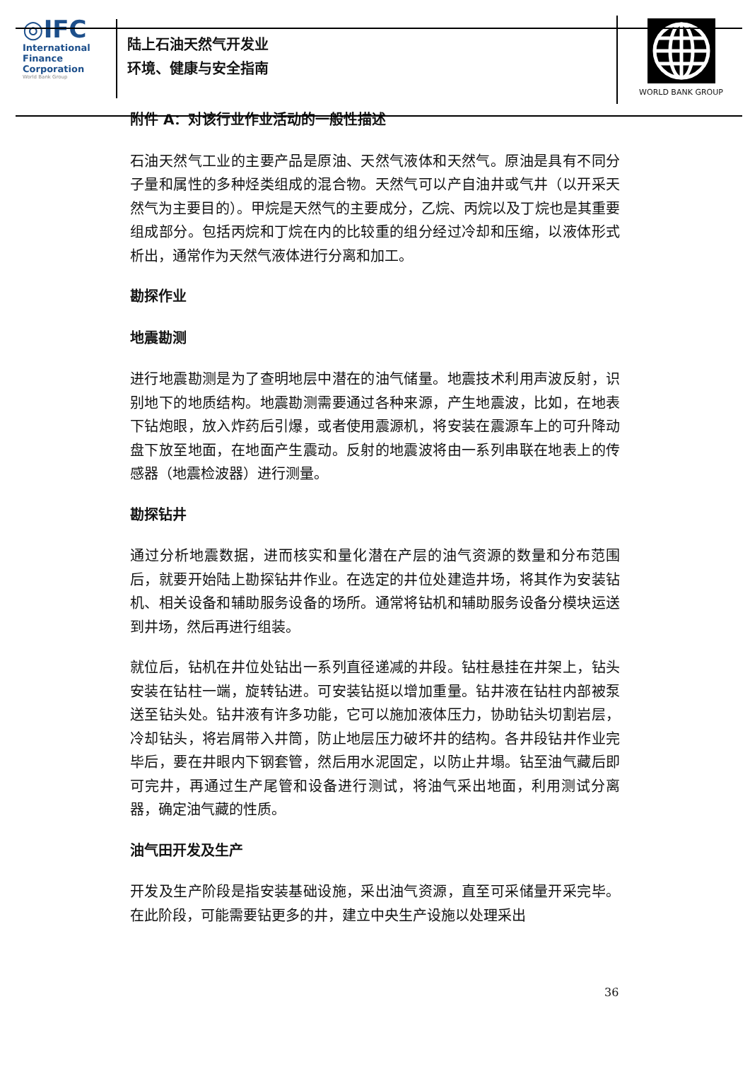◎IFC
International
Finance
Corporation
World Bank Group
陆上石油天然气开发业
环境、健康与安全指南
WORLD BANK GROUP
附件 A：对该行业作业活动的一般性描述
石油天然气工业的主要产品是原油、天然气液体和天然气。原油是具有不同分子量和属性的多种烃类组成的混合物。天然气可以产自油井或气井（以开采天然气为主要目的）。甲烷是天然气的主要成分，乙烷、丙烷以及丁烷也是其重要组成部分。包括丙烷和丁烷在内的比较重的组分经过冷却和压缩，以液体形式析出，通常作为天然气液体进行分离和加工。
勘探作业
地震勘测
进行地震勘测是为了查明地层中潜在的油气储量。地震技术利用声波反射，识别地下的地质结构。地震勘测需要通过各种来源，产生地震波，比如，在地表下钻炮眼，放入炸药后引爆，或者使用震源机，将安装在震源车上的可升降动盘下放至地面，在地面产生震动。反射的地震波将由一系列串联在地表上的传感器（地震检波器）进行测量。
勘探钻井
通过分析地震数据，进而核实和量化潜在产层的油气资源的数量和分布范围后，就要开始陆上勘探钻井作业。在选定的井位处建造井场，将其作为安装钻机、相关设备和辅助服务设备的场所。通常将钻机和辅助服务设备分模块运送到井场，然后再进行组装。
就位后，钻机在井位处钻出一系列直径递减的井段。钻柱悬挂在井架上，钻头安装在钻柱一端，旋转钻进。可安装钻挺以增加重量。钻井液在钻柱内部被泵送至钻头处。钻井液有许多功能，它可以施加液体压力，协助钻头切割岩层，冷却钻头，将岩屑带入井筒，防止地层压力破坏井的结构。各井段钻井作业完毕后，要在井眼内下钢套管，然后用水泥固定，以防止井塌。钻至油气藏后即可完井，再通过生产尾管和设备进行测试，将油气采出地面，利用测试分离器，确定油气藏的性质。
油气田开发及生产
开发及生产阶段是指安装基础设施，采出油气资源，直至可采储量开采完毕。在此阶段，可能需要钻更多的井，建立中央生产设施以处理采出
36